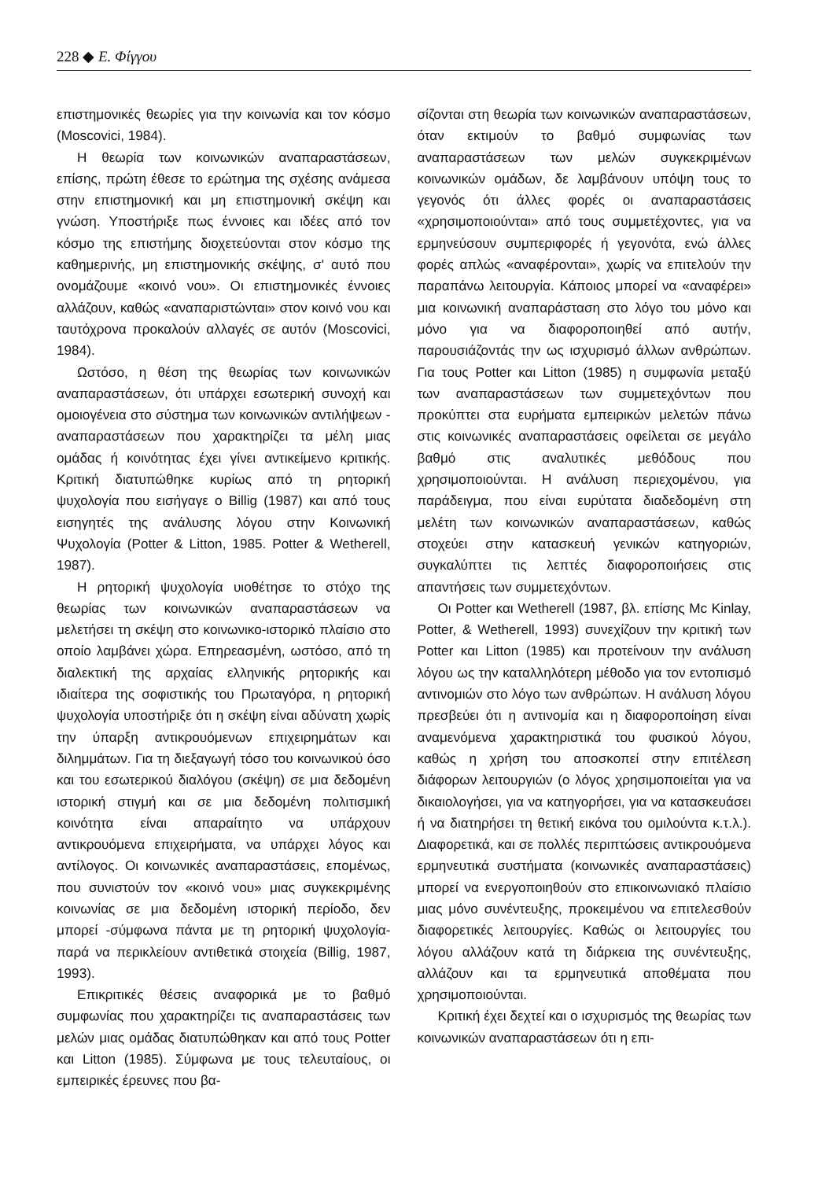228 ◆ Ε. Φίγγου
επιστημονικές θεωρίες για την κοινωνία και τον κόσμο (Moscovici, 1984).
Η θεωρία των κοινωνικών αναπαραστάσεων, επίσης, πρώτη έθεσε το ερώτημα της σχέσης ανάμεσα στην επιστημονική και μη επιστημονική σκέψη και γνώση. Υποστήριξε πως έννοιες και ιδέες από τον κόσμο της επιστήμης διοχετεύονται στον κόσμο της καθημερινής, μη επιστημονικής σκέψης, σ' αυτό που ονομάζουμε «κοινό νου». Οι επιστημονικές έννοιες αλλάζουν, καθώς «αναπαριστώνται» στον κοινό νου και ταυτόχρονα προκαλούν αλλαγές σε αυτόν (Moscovici, 1984).
Ωστόσο, η θέση της θεωρίας των κοινωνικών αναπαραστάσεων, ότι υπάρχει εσωτερική συνοχή και ομοιογένεια στο σύστημα των κοινωνικών αντιλήψεων - αναπαραστάσεων που χαρακτηρίζει τα μέλη μιας ομάδας ή κοινότητας έχει γίνει αντικείμενο κριτικής. Κριτική διατυπώθηκε κυρίως από τη ρητορική ψυχολογία που εισήγαγε ο Billig (1987) και από τους εισηγητές της ανάλυσης λόγου στην Κοινωνική Ψυχολογία (Potter & Litton, 1985. Potter & Wetherell, 1987).
Η ρητορική ψυχολογία υιοθέτησε το στόχο της θεωρίας των κοινωνικών αναπαραστάσεων να μελετήσει τη σκέψη στο κοινωνικο-ιστορικό πλαίσιο στο οποίο λαμβάνει χώρα. Επηρεασμένη, ωστόσο, από τη διαλεκτική της αρχαίας ελληνικής ρητορικής και ιδιαίτερα της σοφιστικής του Πρωταγόρα, η ρητορική ψυχολογία υποστήριξε ότι η σκέψη είναι αδύνατη χωρίς την ύπαρξη αντικρουόμενων επιχειρημάτων και διλημμάτων. Για τη διεξαγωγή τόσο του κοινωνικού όσο και του εσωτερικού διαλόγου (σκέψη) σε μια δεδομένη ιστορική στιγμή και σε μια δεδομένη πολιτισμική κοινότητα είναι απαραίτητο να υπάρχουν αντικρουόμενα επιχειρήματα, να υπάρχει λόγος και αντίλογος. Οι κοινωνικές αναπαραστάσεις, επομένως, που συνιστούν τον «κοινό νου» μιας συγκεκριμένης κοινωνίας σε μια δεδομένη ιστορική περίοδο, δεν μπορεί -σύμφωνα πάντα με τη ρητορική ψυχολογία- παρά να περικλείουν αντιθετικά στοιχεία (Billig, 1987, 1993).
Επικριτικές θέσεις αναφορικά με το βαθμό συμφωνίας που χαρακτηρίζει τις αναπαραστάσεις των μελών μιας ομάδας διατυπώθηκαν και από τους Potter και Litton (1985). Σύμφωνα με τους τελευταίους, οι εμπειρικές έρευνες που βα-
σίζονται στη θεωρία των κοινωνικών αναπαραστάσεων, όταν εκτιμούν το βαθμό συμφωνίας των αναπαραστάσεων των μελών συγκεκριμένων κοινωνικών ομάδων, δε λαμβάνουν υπόψη τους το γεγονός ότι άλλες φορές οι αναπαραστάσεις «χρησιμοποιούνται» από τους συμμετέχοντες, για να ερμηνεύσουν συμπεριφορές ή γεγονότα, ενώ άλλες φορές απλώς «αναφέρονται», χωρίς να επιτελούν την παραπάνω λειτουργία. Κάποιος μπορεί να «αναφέρει» μια κοινωνική αναπαράσταση στο λόγο του μόνο και μόνο για να διαφοροποιηθεί από αυτήν, παρουσιάζοντάς την ως ισχυρισμό άλλων ανθρώπων. Για τους Potter και Litton (1985) η συμφωνία μεταξύ των αναπαραστάσεων των συμμετεχόντων που προκύπτει στα ευρήματα εμπειρικών μελετών πάνω στις κοινωνικές αναπαραστάσεις οφείλεται σε μεγάλο βαθμό στις αναλυτικές μεθόδους που χρησιμοποιούνται. Η ανάλυση περιεχομένου, για παράδειγμα, που είναι ευρύτατα διαδεδομένη στη μελέτη των κοινωνικών αναπαραστάσεων, καθώς στοχεύει στην κατασκευή γενικών κατηγοριών, συγκαλύπτει τις λεπτές διαφοροποιήσεις στις απαντήσεις των συμμετεχόντων.
Οι Potter και Wetherell (1987, βλ. επίσης Mc Kinlay, Potter, & Wetherell, 1993) συνεχίζουν την κριτική των Potter και Litton (1985) και προτείνουν την ανάλυση λόγου ως την καταλληλότερη μέθοδο για τον εντοπισμό αντινομιών στο λόγο των ανθρώπων. Η ανάλυση λόγου πρεσβεύει ότι η αντινομία και η διαφοροποίηση είναι αναμενόμενα χαρακτηριστικά του φυσικού λόγου, καθώς η χρήση του αποσκοπεί στην επιτέλεση διάφορων λειτουργιών (ο λόγος χρησιμοποιείται για να δικαιολογήσει, για να κατηγορήσει, για να κατασκευάσει ή να διατηρήσει τη θετική εικόνα του ομιλούντα κ.τ.λ.). Διαφορετικά, και σε πολλές περιπτώσεις αντικρουόμενα ερμηνευτικά συστήματα (κοινωνικές αναπαραστάσεις) μπορεί να ενεργοποιηθούν στο επικοινωνιακό πλαίσιο μιας μόνο συνέντευξης, προκειμένου να επιτελεσθούν διαφορετικές λειτουργίες. Καθώς οι λειτουργίες του λόγου αλλάζουν κατά τη διάρκεια της συνέντευξης, αλλάζουν και τα ερμηνευτικά αποθέματα που χρησιμοποιούνται.
Κριτική έχει δεχτεί και ο ισχυρισμός της θεωρίας των κοινωνικών αναπαραστάσεων ότι η επι-